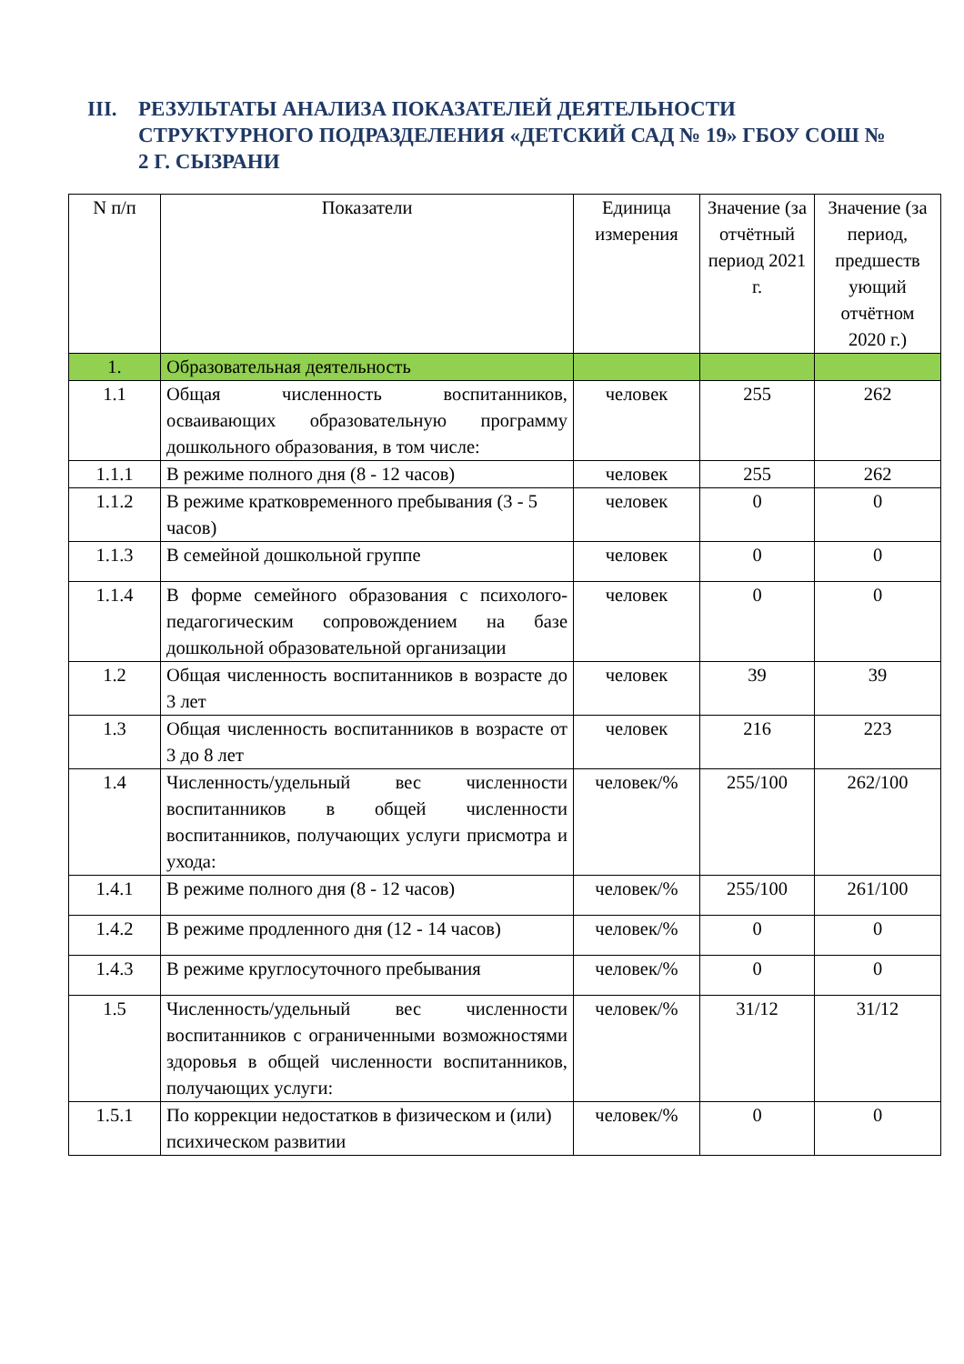III. РЕЗУЛЬТАТЫ АНАЛИЗА ПОКАЗАТЕЛЕЙ ДЕЯТЕЛЬНОСТИ СТРУКТУРНОГО ПОДРАЗДЕЛЕНИЯ «ДЕТСКИЙ САД № 19» ГБОУ СОШ № 2 Г. СЫЗРАНИ
| N п/п | Показатели | Единица измерения | Значение (за отчётный период 2021 г. | Значение (за период, предшеств ующий отчётном 2020 г.) |
| --- | --- | --- | --- | --- |
| 1. | Образовательная деятельность | | | |
| 1.1 | Общая численность воспитанников, осваивающих образовательную программу дошкольного образования, в том числе: | человек | 255 | 262 |
| 1.1.1 | В режиме полного дня (8 - 12 часов) | человек | 255 | 262 |
| 1.1.2 | В режиме кратковременного пребывания (3 - 5 часов) | человек | 0 | 0 |
| 1.1.3 | В семейной дошкольной группе | человек | 0 | 0 |
| 1.1.4 | В форме семейного образования с психолого-педагогическим сопровождением на базе дошкольной образовательной организации | человек | 0 | 0 |
| 1.2 | Общая численность воспитанников в возрасте до 3 лет | человек | 39 | 39 |
| 1.3 | Общая численность воспитанников в возрасте от 3 до 8 лет | человек | 216 | 223 |
| 1.4 | Численность/удельный вес численности воспитанников в общей численности воспитанников, получающих услуги присмотра и ухода: | человек/% | 255/100 | 262/100 |
| 1.4.1 | В режиме полного дня (8 - 12 часов) | человек/% | 255/100 | 261/100 |
| 1.4.2 | В режиме продленного дня (12 - 14 часов) | человек/% | 0 | 0 |
| 1.4.3 | В режиме круглосуточного пребывания | человек/% | 0 | 0 |
| 1.5 | Численность/удельный вес численности воспитанников с ограниченными возможностями здоровья в общей численности воспитанников, получающих услуги: | человек/% | 31/12 | 31/12 |
| 1.5.1 | По коррекции недостатков в физическом и (или) психическом развитии | человек/% | 0 | 0 |